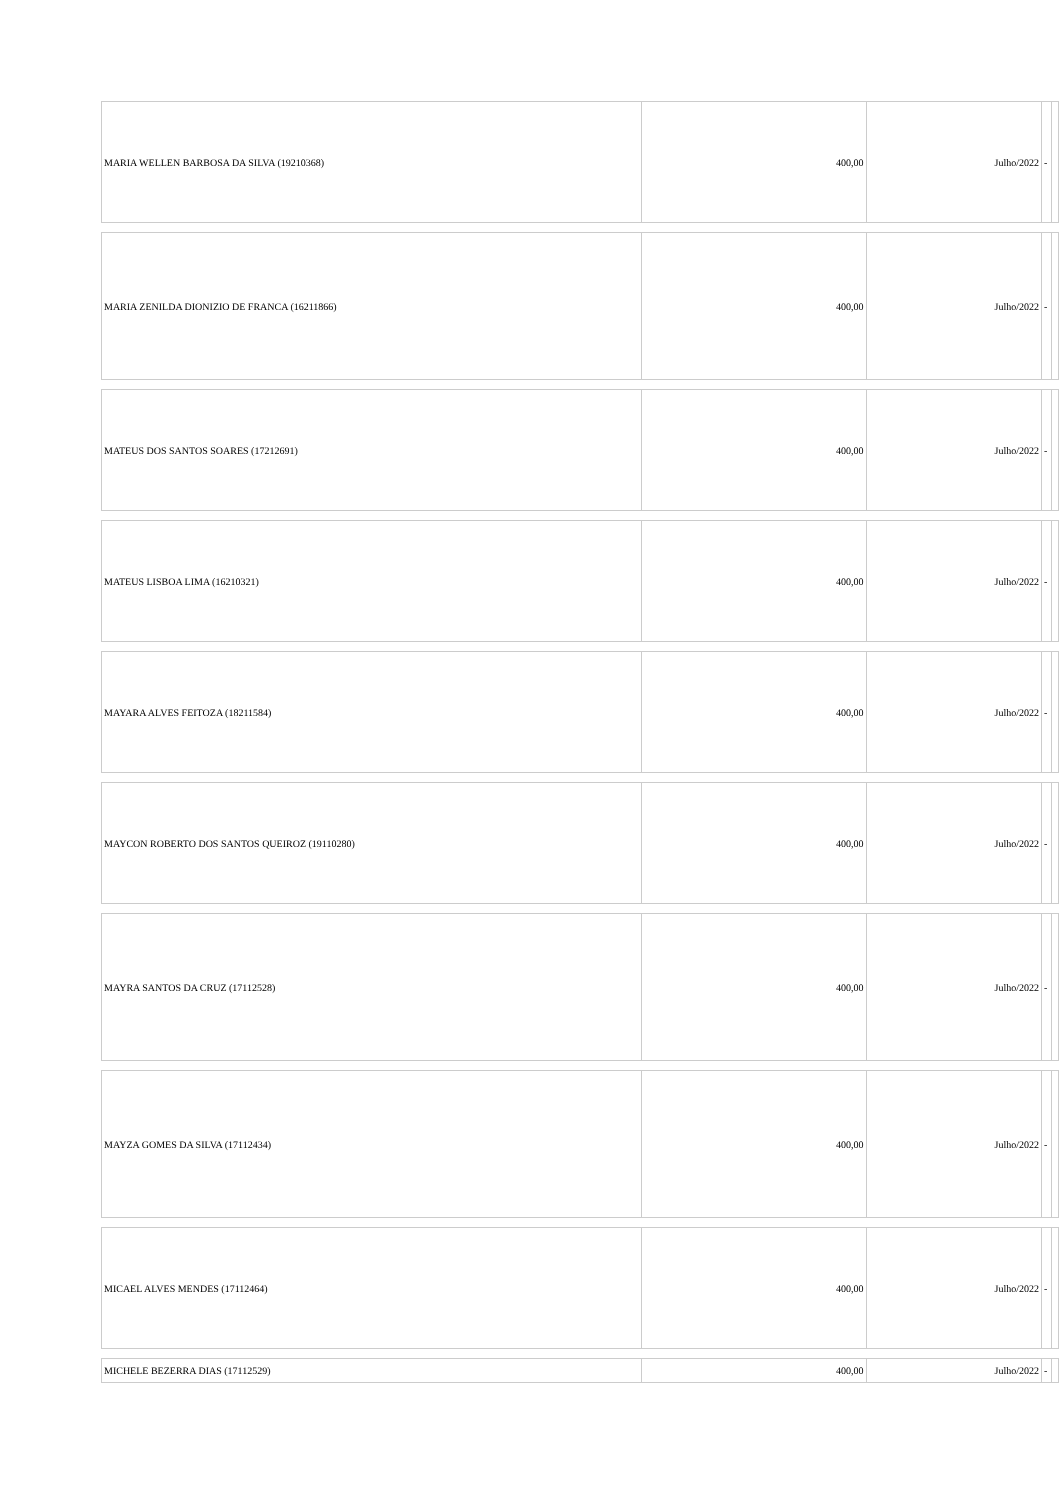| MARIA WELLEN BARBOSA DA SILVA (19210368) | 400,00 | Julho/2022 | - | |
| MARIA ZENILDA DIONIZIO DE FRANCA (16211866) | 400,00 | Julho/2022 | - | |
| MATEUS DOS SANTOS SOARES (17212691) | 400,00 | Julho/2022 | - | |
| MATEUS LISBOA LIMA (16210321) | 400,00 | Julho/2022 | - | |
| MAYARA ALVES FEITOZA (18211584) | 400,00 | Julho/2022 | - | |
| MAYCON ROBERTO DOS SANTOS QUEIROZ (19110280) | 400,00 | Julho/2022 | - | |
| MAYRA SANTOS DA CRUZ (17112528) | 400,00 | Julho/2022 | - | |
| MAYZA GOMES DA SILVA (17112434) | 400,00 | Julho/2022 | - | |
| MICAEL ALVES MENDES (17112464) | 400,00 | Julho/2022 | - | |
| MICHELE BEZERRA DIAS (17112529) | 400,00 | Julho/2022 | - | |